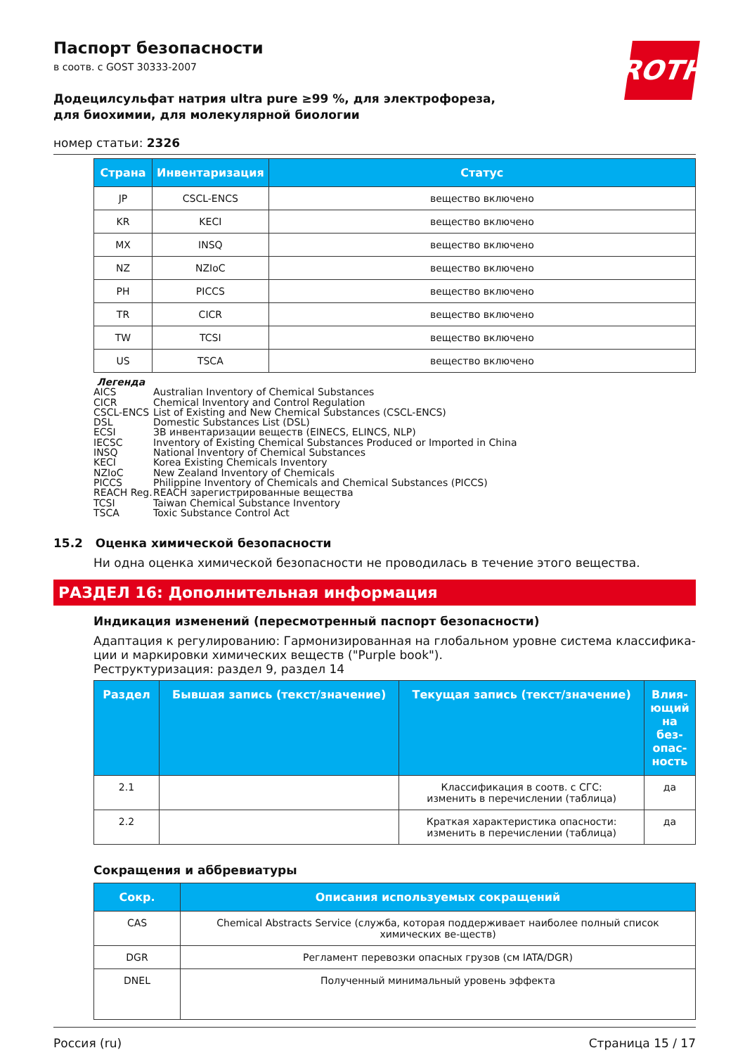ROTH
Паспорт безопасности
в соотв. с GOST 30333-2007
Додецилсульфат натрия ultra pure ≥99 %, для электрофореза, для биохимии, для молекулярной биологии
номер статьи: 2326
| Страна | Инвентаризация | Статус |
| --- | --- | --- |
| JP | CSCL-ENCS | вещество включено |
| KR | KECI | вещество включено |
| MX | INSQ | вещество включено |
| NZ | NZIoC | вещество включено |
| PH | PICCS | вещество включено |
| TR | CICR | вещество включено |
| TW | TCSI | вещество включено |
| US | TSCA | вещество включено |
Легенда
AICS Australian Inventory of Chemical Substances
CICR Chemical Inventory and Control Regulation
CSCL-ENCS List of Existing and New Chemical Substances (CSCL-ENCS)
DSL Domestic Substances List (DSL)
ECSI ЗВ инвентаризации веществ (EINECS, ELINCS, NLP)
IECSC Inventory of Existing Chemical Substances Produced or Imported in China
INSQ National Inventory of Chemical Substances
KECI Korea Existing Chemicals Inventory
NZIoC New Zealand Inventory of Chemicals
PICCS Philippine Inventory of Chemicals and Chemical Substances (PICCS)
REACH Reg. REACH зарегистрированные вещества
TCSI Taiwan Chemical Substance Inventory
TSCA Toxic Substance Control Act
15.2 Оценка химической безопасности
Ни одна оценка химической безопасности не проводилась в течение этого вещества.
РАЗДЕЛ 16: Дополнительная информация
Индикация изменений (пересмотренный паспорт безопасности)
Адаптация к регулированию: Гармонизированная на глобальном уровне система классифика-ции и маркировки химических веществ ("Purple book").
Реструктуризация: раздел 9, раздел 14
| Раздел | Бывшая запись (текст/значение) | Текущая запись (текст/значение) | Влия-ющий на без-опас-ность |
| --- | --- | --- | --- |
| 2.1 | | Классификация в соотв. с СГС: изменить в перечислении (таблица) | да |
| 2.2 | | Краткая характеристика опасности: изменить в перечислении (таблица) | да |
Сокращения и аббревиатуры
| Сокр. | Описания используемых сокращений |
| --- | --- |
| CAS | Chemical Abstracts Service (служба, которая поддерживает наиболее полный список химических ве-ществ) |
| DGR | Регламент перевозки опасных грузов (см IATA/DGR) |
| DNEL | Полученный минимальный уровень эффекта |
Россия (ru) Страница 15 / 17